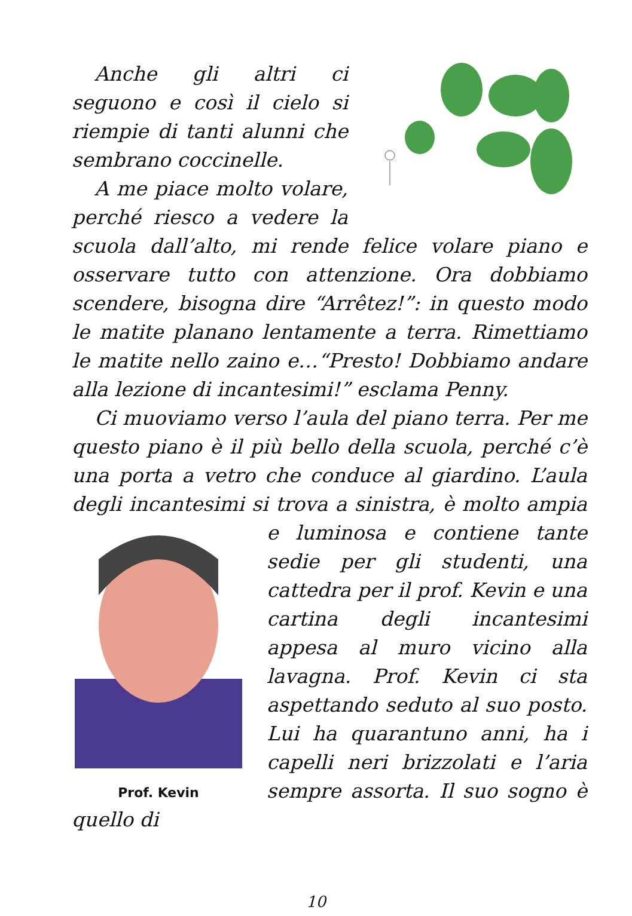Anche gli altri ci seguono e così il cielo si riempie di tanti alunni che sembrano coccinelle.
A me piace molto volare, perché riesco a vedere la scuola dall’alto, mi rende felice volare piano e osservare tutto con attenzione. Ora dobbiamo scendere, bisogna dire “Arrêtez!”: in questo modo le matite planano lentamente a terra. Rimettiamo le matite nello zaino e…“Presto! Dobbiamo andare alla lezione di incantesimi!” esclama Penny.
Ci muoviamo verso l’aula del piano terra. Per me questo piano è il più bello della scuola, perché c’è una porta a vetro che conduce al giardino. L’aula degli incantesimi si trova a sinistra, è molto ampia e luminosa e contiene
Prof. Kevin
tante sedie per gli studenti, una cattedra per il prof. Kevin e una cartina degli incantesimi appesa al muro vicino alla lavagna. Prof. Kevin ci sta aspettando seduto al suo posto. Lui ha quarantuno anni, ha i capelli neri brizzolati e l’aria sempre assorta. Il suo sogno è quello di
10